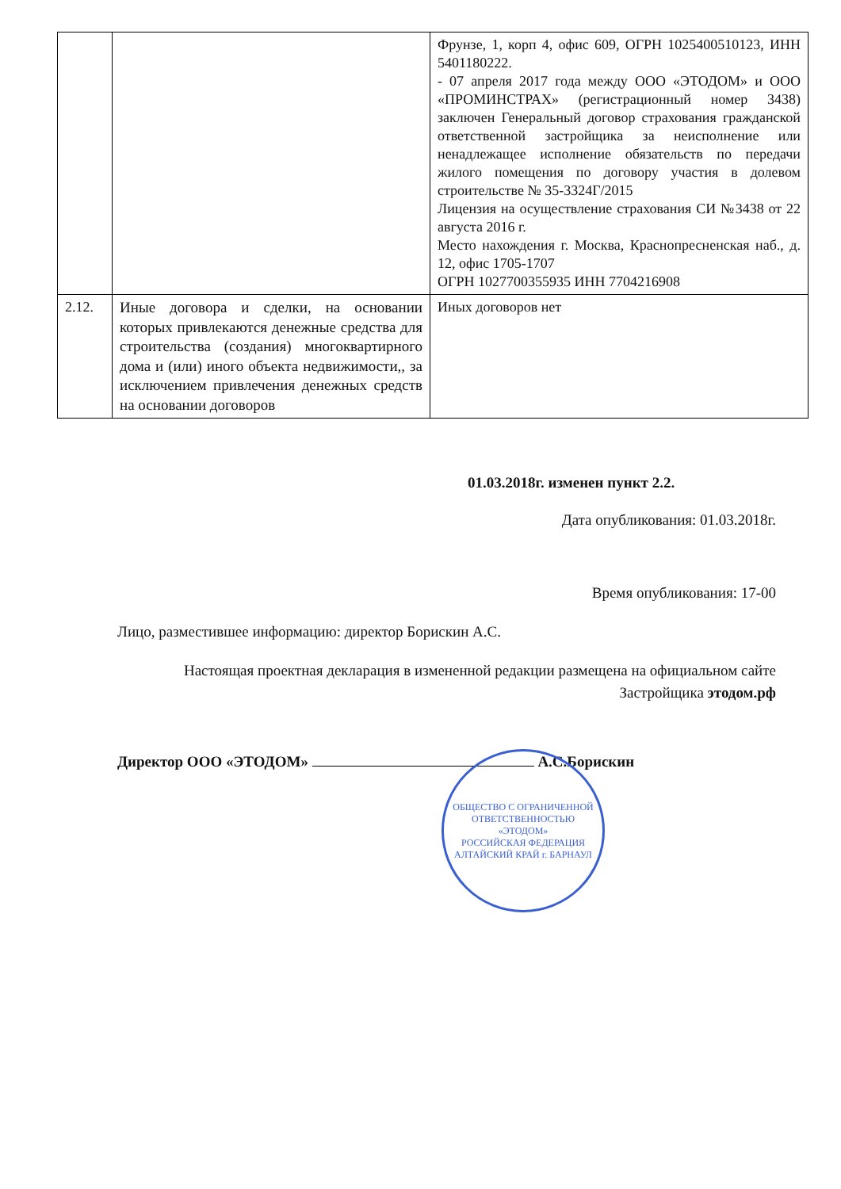| | | Фрунзе, 1, корп 4, офис 609, ОГРН 1025400510123, ИНН 5401180222. - 07 апреля 2017 года между ООО «ЭТОДОМ» и ООО «ПРОМИНСТРАХ» (регистрационный номер 3438) заключен Генеральный договор страхования гражданской ответственной застройщика за неисполнение или ненадлежащее исполнение обязательств по передачи жилого помещения по договору участия в долевом строительстве № 35-3324Г/2015 Лицензия на осуществление страхования СИ №3438 от 22 августа 2016 г. Место нахождения г. Москва, Краснопресненская наб., д. 12, офис 1705-1707 ОГРН 1027700355935 ИНН 7704216908 |
| 2.12. | Иные договора и сделки, на основании которых привлекаются денежные средства для строительства (создания) многоквартирного дома и (или) иного объекта недвижимости,, за исключением привлечения денежных средств на основании договоров | Иных договоров нет |
01.03.2018г. изменен пункт 2.2.
Дата опубликования: 01.03.2018г.
Время опубликования: 17-00
Лицо, разместившее информацию: директор Борискин А.С.
Настоящая проектная декларация в измененной редакции размещена на официальном сайте Застройщика этодом.рф
Директор ООО «ЭТОДОМ» А.С.Борискин
ОБЩЕСТВО С ОГРАНИЧЕННОЙ ОТВЕТСТВЕННОСТЬЮ
«ЭТОДОМ»
РОССИЙСКАЯ ФЕДЕРАЦИЯ АЛТАЙСКИЙ КРАЙ г. БАРНАУЛ